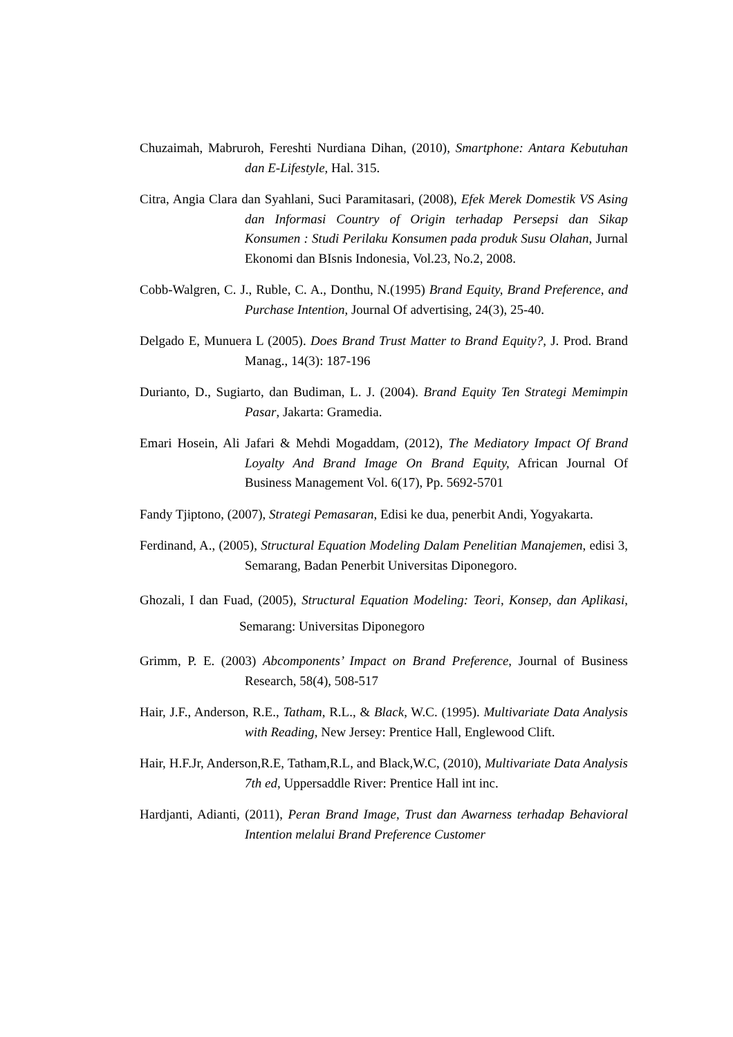Chuzaimah, Mabruroh, Fereshti Nurdiana Dihan, (2010), Smartphone: Antara Kebutuhan dan E-Lifestyle, Hal. 315.
Citra, Angia Clara dan Syahlani, Suci Paramitasari, (2008), Efek Merek Domestik VS Asing dan Informasi Country of Origin terhadap Persepsi dan Sikap Konsumen : Studi Perilaku Konsumen pada produk Susu Olahan, Jurnal Ekonomi dan BIsnis Indonesia, Vol.23, No.2, 2008.
Cobb-Walgren, C. J., Ruble, C. A., Donthu, N.(1995) Brand Equity, Brand Preference, and Purchase Intention, Journal Of advertising, 24(3), 25-40.
Delgado E, Munuera L (2005). Does Brand Trust Matter to Brand Equity?, J. Prod. Brand Manag., 14(3): 187-196
Durianto, D., Sugiarto, dan Budiman, L. J. (2004). Brand Equity Ten Strategi Memimpin Pasar, Jakarta: Gramedia.
Emari Hosein, Ali Jafari & Mehdi Mogaddam, (2012), The Mediatory Impact Of Brand Loyalty And Brand Image On Brand Equity, African Journal Of Business Management Vol. 6(17), Pp. 5692-5701
Fandy Tjiptono, (2007), Strategi Pemasaran, Edisi ke dua, penerbit Andi, Yogyakarta.
Ferdinand, A., (2005), Structural Equation Modeling Dalam Penelitian Manajemen, edisi 3, Semarang, Badan Penerbit Universitas Diponegoro.
Ghozali, I dan Fuad, (2005), Structural Equation Modeling: Teori, Konsep, dan Aplikasi, Semarang: Universitas Diponegoro
Grimm, P. E. (2003) Abcomponents’ Impact on Brand Preference, Journal of Business Research, 58(4), 508-517
Hair, J.F., Anderson, R.E., Tatham, R.L., & Black, W.C. (1995). Multivariate Data Analysis with Reading, New Jersey: Prentice Hall, Englewood Clift.
Hair, H.F.Jr, Anderson,R.E, Tatham,R.L, and Black,W.C, (2010), Multivariate Data Analysis 7th ed, Uppersaddle River: Prentice Hall int inc.
Hardjanti, Adianti, (2011), Peran Brand Image, Trust dan Awarness terhadap Behavioral Intention melalui Brand Preference Customer